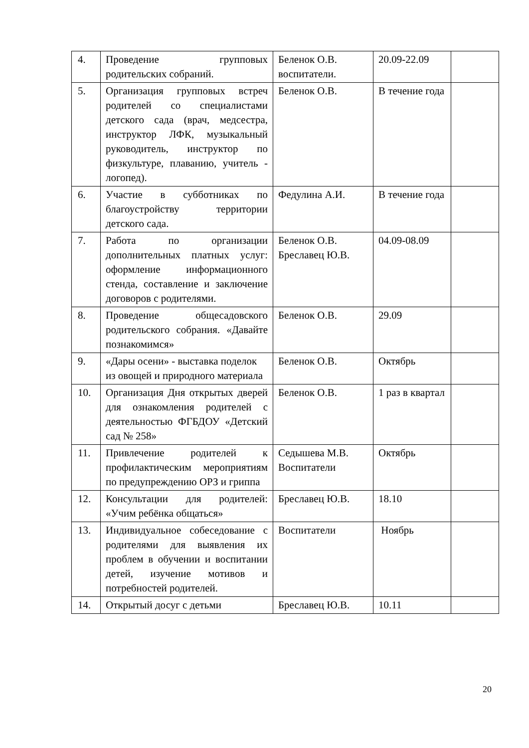| 4. | Проведение групповых родительских собраний. | Беленок О.В. воспитатели. | 20.09-22.09 | |
| 5. | Организация групповых встреч родителей со специалистами детского сада (врач, медсестра, инструктор ЛФК, музыкальный руководитель, инструктор по физкультуре, плаванию, учитель - логопед). | Беленок О.В. | В течение года | |
| 6. | Участие в субботниках по благоустройству территории детского сада. | Федулина А.И. | В течение года | |
| 7. | Работа по организации дополнительных платных услуг: оформление информационного стенда, составление и заключение договоров с родителями. | Беленок О.В. Бреславец Ю.В. | 04.09-08.09 | |
| 8. | Проведение общесадовского родительского собрания. «Давайте познакомимся» | Беленок О.В. | 29.09 | |
| 9. | «Дары осени» - выставка поделок из овощей и природного материала | Беленок О.В. | Октябрь | |
| 10. | Организация Дня открытых дверей для ознакомления родителей с деятельностью ФГБДОУ «Детский сад № 258» | Беленок О.В. | 1 раз в квартал | |
| 11. | Привлечение родителей к профилактическим мероприятиям по предупреждению ОРЗ и гриппа | Седышева М.В. Воспитатели | Октябрь | |
| 12. | Консультации для родителей: «Учим ребёнка общаться» | Бреславец Ю.В. | 18.10 | |
| 13. | Индивидуальное собеседование с родителями для выявления их проблем в обучении и воспитании детей, изучение мотивов и потребностей родителей. | Воспитатели | Ноябрь | |
| 14. | Открытый досуг с детьми | Бреславец Ю.В. | 10.11 | |
20